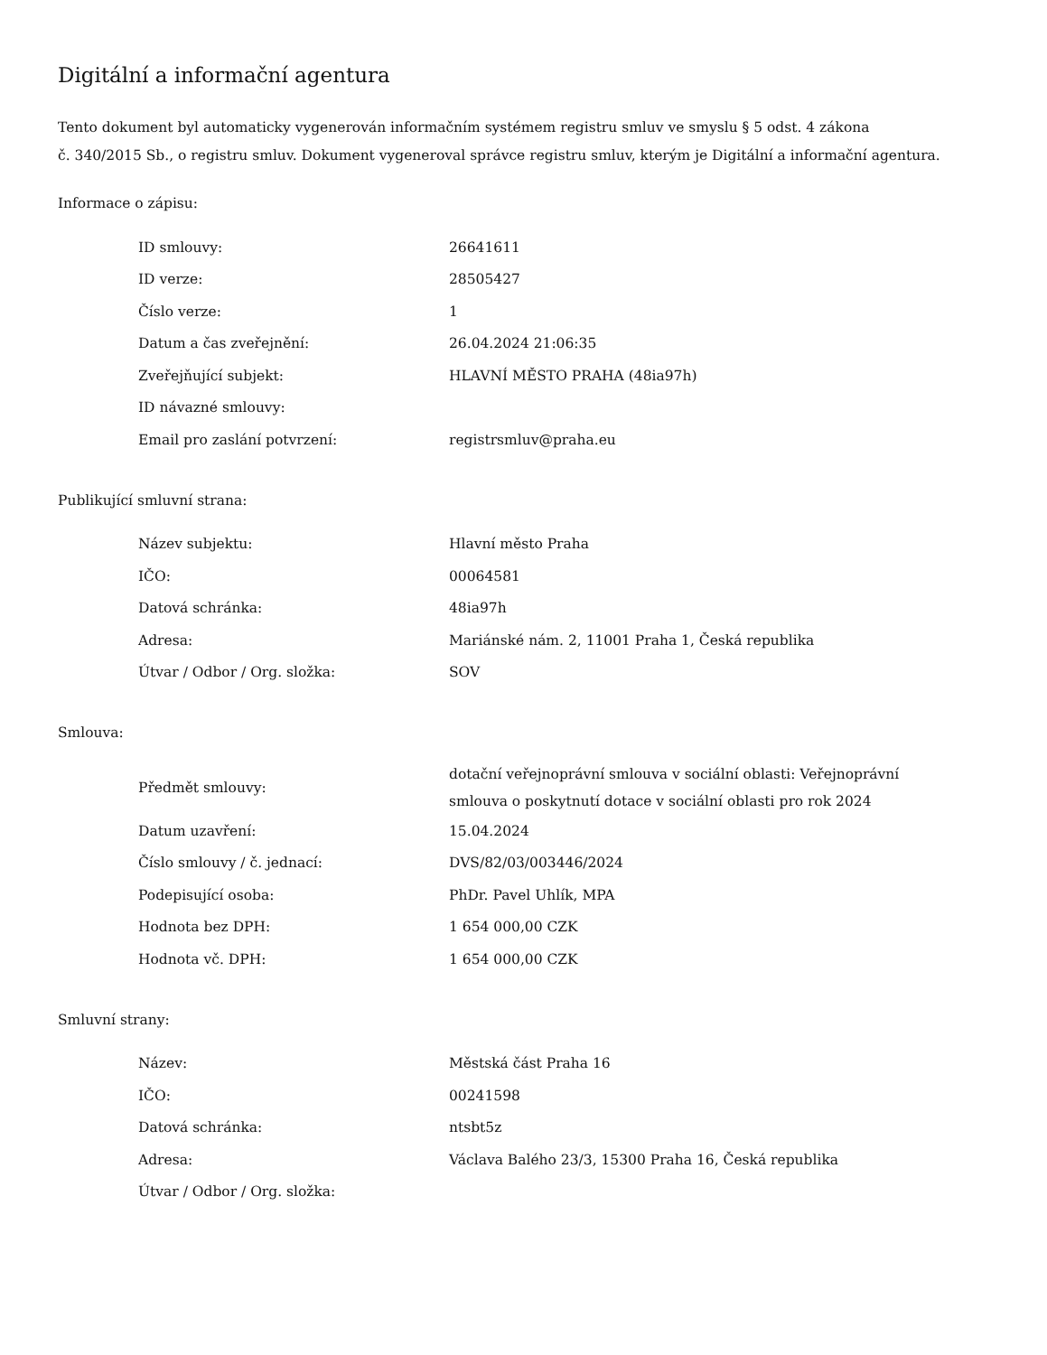Digitální a informační agentura
Tento dokument byl automaticky vygenerován informačním systémem registru smluv ve smyslu § 5 odst. 4 zákona
č. 340/2015 Sb., o registru smluv. Dokument vygeneroval správce registru smluv, kterým je Digitální a informační agentura.
Informace o zápisu:
| ID smlouvy: | 26641611 |
| ID verze: | 28505427 |
| Číslo verze: | 1 |
| Datum a čas zveřejnění: | 26.04.2024 21:06:35 |
| Zveřejňující subjekt: | HLAVNÍ MĚSTO PRAHA (48ia97h) |
| ID návazné smlouvy: | |
| Email pro zaslání potvrzení: | registrsmluv@praha.eu |
Publikující smluvní strana:
| Název subjektu: | Hlavní město Praha |
| IČO: | 00064581 |
| Datová schránka: | 48ia97h |
| Adresa: | Mariánské nám. 2, 11001 Praha 1, Česká republika |
| Útvar / Odbor / Org. složka: | SOV |
Smlouva:
| Předmět smlouvy: | dotační veřejnoprávní smlouva v sociální oblasti: Veřejnoprávní smlouva o poskytnutí dotace v sociální oblasti pro rok 2024 |
| Datum uzavření: | 15.04.2024 |
| Číslo smlouvy / č. jednací: | DVS/82/03/003446/2024 |
| Podepisující osoba: | PhDr. Pavel Uhlík, MPA |
| Hodnota bez DPH: | 1 654 000,00 CZK |
| Hodnota vč. DPH: | 1 654 000,00 CZK |
Smluvní strany:
| Název: | Městská část Praha 16 |
| IČO: | 00241598 |
| Datová schránka: | ntsbt5z |
| Adresa: | Václava Balého 23/3, 15300 Praha 16, Česká republika |
| Útvar / Odbor / Org. složka: | |